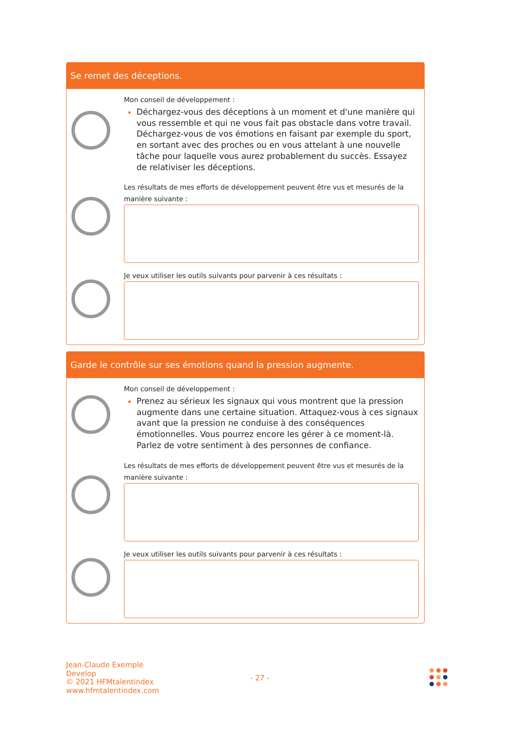Se remet des déceptions.
Mon conseil de développement :
Déchargez-vous des déceptions à un moment et d'une manière qui vous ressemble et qui ne vous fait pas obstacle dans votre travail. Déchargez-vous de vos émotions en faisant par exemple du sport, en sortant avec des proches ou en vous attelant à une nouvelle tâche pour laquelle vous aurez probablement du succès. Essayez de relativiser les déceptions.
Les résultats de mes efforts de développement peuvent être vus et mesurés de la manière suivante :
Je veux utiliser les outils suivants pour parvenir à ces résultats :
Garde le contrôle sur ses émotions quand la pression augmente.
Mon conseil de développement :
Prenez au sérieux les signaux qui vous montrent que la pression augmente dans une certaine situation. Attaquez-vous à ces signaux avant que la pression ne conduise à des conséquences émotionnelles. Vous pourrez encore les gérer à ce moment-là. Parlez de votre sentiment à des personnes de confiance.
Les résultats de mes efforts de développement peuvent être vus et mesurés de la manière suivante :
Je veux utiliser les outils suivants pour parvenir à ces résultats :
Jean-Claude Exemple
Develop
© 2021 HFMtalentindex
www.hfmtalentindex.com
- 27 -